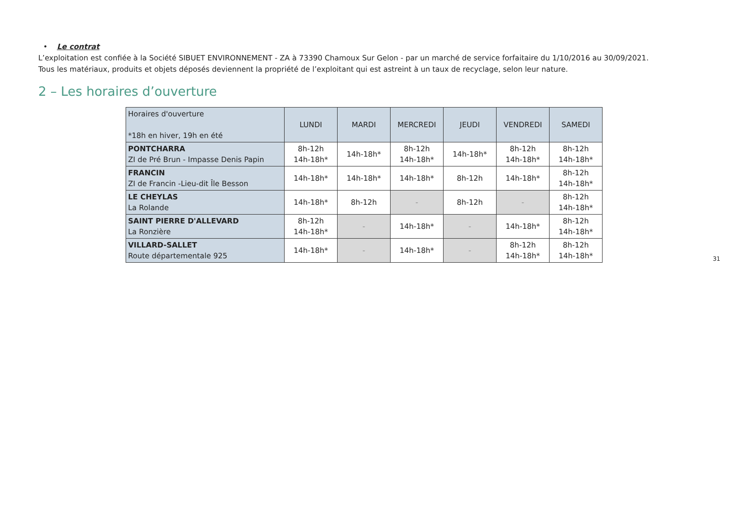• Le contrat
L’exploitation est confiée à la Société SIBUET ENVIRONNEMENT - ZA à 73390 Chamoux Sur Gelon - par un marché de service forfaitaire du 1/10/2016 au 30/09/2021.
Tous les matériaux, produits et objets déposés deviennent la propriété de l’exploitant qui est astreint à un taux de recyclage, selon leur nature.
2 – Les horaires d’ouverture
| Horaires d'ouverture *18h en hiver, 19h en été | LUNDI | MARDI | MERCREDI | JEUDI | VENDREDI | SAMEDI |
| PONTCHARRA ZI de Pré Brun - Impasse Denis Papin | 8h-12h 14h-18h* | 14h-18h* | 8h-12h 14h-18h* | 14h-18h* | 8h-12h 14h-18h* | 8h-12h 14h-18h* |
| FRANCIN ZI de Francin -Lieu-dit Île Besson | 14h-18h* | 14h-18h* | 14h-18h* | 8h-12h | 14h-18h* | 8h-12h 14h-18h* |
| LE CHEYLAS La Rolande | 14h-18h* | 8h-12h | - | 8h-12h | - | 8h-12h 14h-18h* |
| SAINT PIERRE D'ALLEVARD La Ronzière | 8h-12h 14h-18h* | - | 14h-18h* | - | 14h-18h* | 8h-12h 14h-18h* |
| VILLARD-SALLET Route départementale 925 | 14h-18h* | - | 14h-18h* | - | 8h-12h 14h-18h* | 8h-12h 14h-18h* |
31